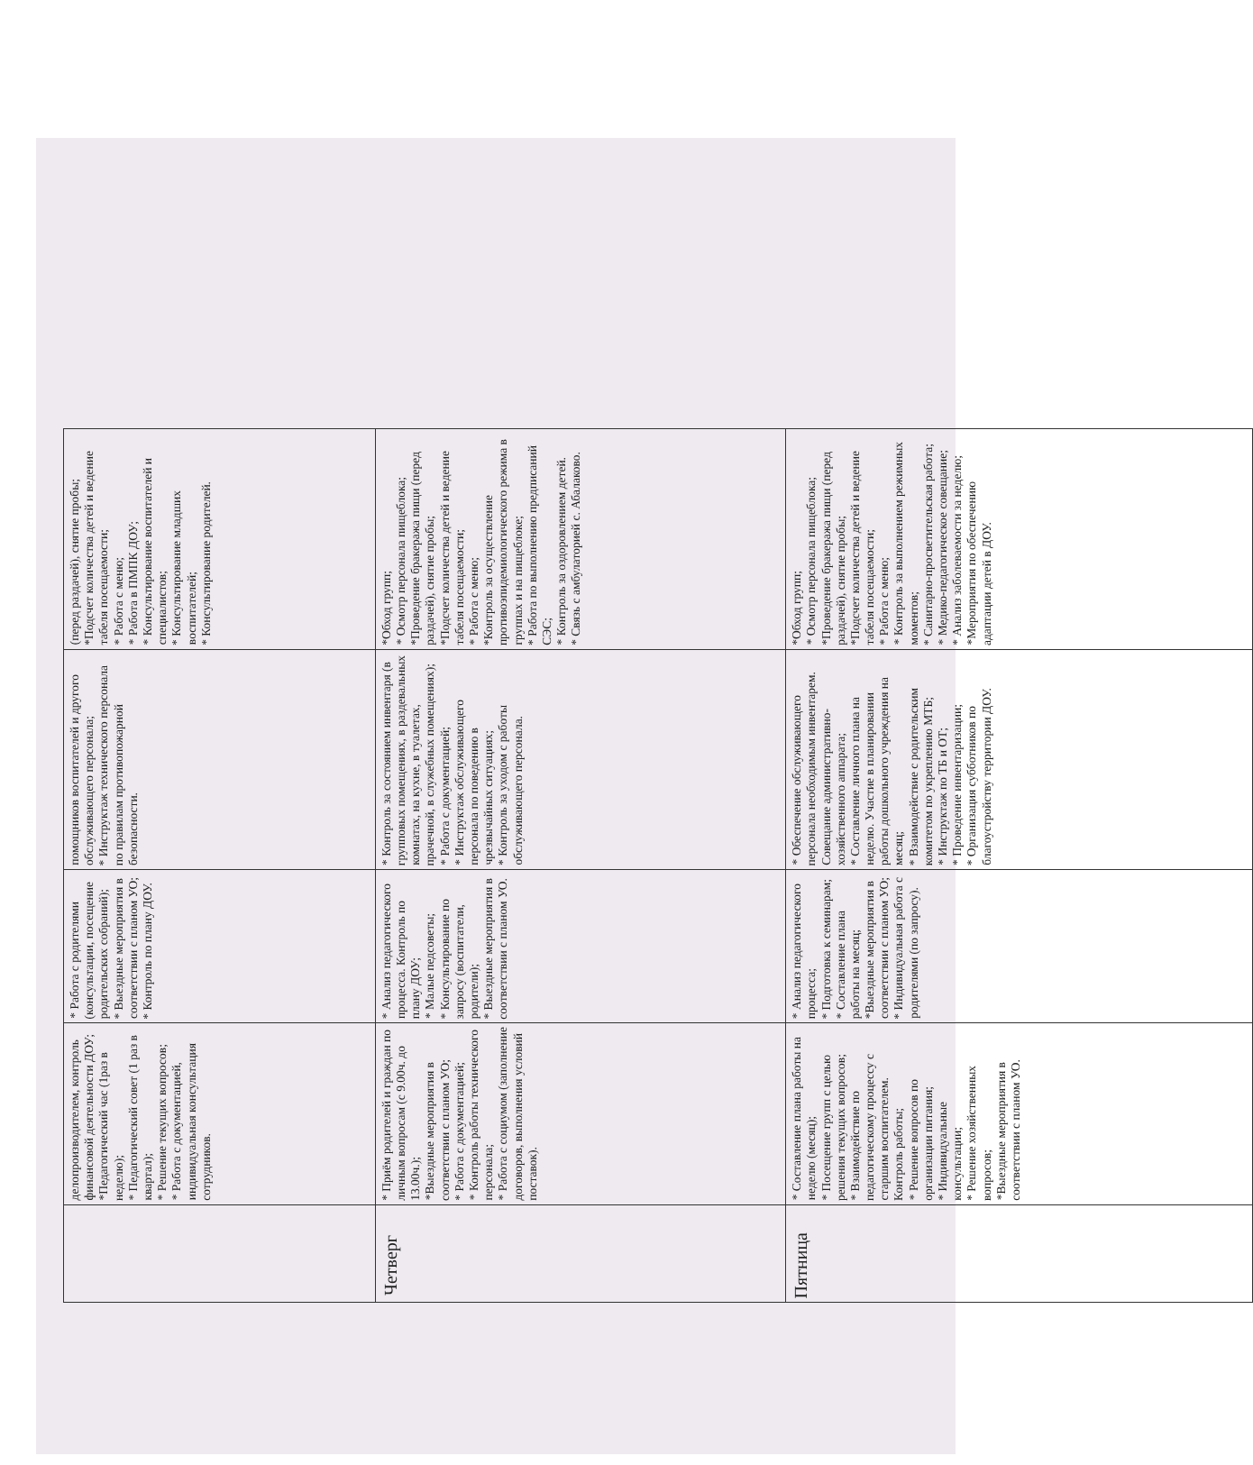| | делопроизводителем, контроль финансовой деятельности ДОУ; *Педагогический час (1раз в неделю); * Педагогический совет (1 раз в квартал); * Решение текущих вопросов; * Работа с документацией, индивидуальная консультация сотрудников. | * Работа с родителями (консультации, посещение родительских собраний); * Выездные мероприятия в соответствии с планом УО; * Контроль по плану ДОУ. | помощников воспитателей и другого обслуживающего персонала; * Инструктаж технического персонала по правилам противопожарной безопасности. | (перед раздачей), снятие пробы; *Подсчет количества детей и ведение табеля посещаемости; * Работа с меню; * Работа в ПМПК ДОУ; * Консультирование воспитателей и специалистов; * Консультирование младших воспитателей; * Консультирование родителей. |
| Четверг | * Приём родителей и граждан по личным вопросам (с 9.00ч. до 13.00ч.); *Выездные мероприятия в соответствии с планом УО; * Работа с документацией; * Контроль работы технического персонала; * Работа с социумом (заполнение договоров, выполнения условий поставок). | * Анализ педагогического процесса. Контроль по плану ДОУ; * Малые педсоветы; * Консультирование по запросу (воспитатели, родители); * Выездные мероприятия в соответствии с планом УО. | * Контроль за состоянием инвентаря (в групповых помещениях, в раздевальных комнатах, на кухне, в туалетах, прачечной, в служебных помещениях); * Работа с документацией; * Инструктаж обслуживающего персонала по поведению в чрезвычайных ситуациях; * Контроль за уходом с работы обслуживающего персонала. | *Обход групп; * Осмотр персонала пищеблока; *Проведение бракеража пищи (перед раздачей), снятие пробы; *Подсчет количества детей и ведение табеля посещаемости; * Работа с меню; *Контроль за осуществление противоэпидемиологического режима в группах и на пищеблоке; * Работа по выполнению предписаний СЭС; * Контроль за оздоровлением детей. * Связь с амбулаторией с. Абалаково. |
| Пятница | * Составление плана работы на неделю (месяц); * Посещение групп с целью решения текущих вопросов; * Взаимодействие по педагогическому процессу с старшим воспитателем. Контроль работы; * Решение вопросов по организации питания; * Индивидуальные консультации; * Решение хозяйственных вопросов; *Выездные мероприятия в соответствии с планом УО. | * Анализ педагогического процесса; * Подготовка к семинарам; * Составление плана работы на месяц; *Выездные мероприятия в соответствии с планом УО; * Индивидуальная работа с родителями (по запросу). | * Обеспечение обслуживающего персонала необходимым инвентарем. Совещание административно-хозяйственного аппарата; * Составление личного плана на неделю. Участие в планировании работы дошкольного учреждения на месяц; * Взаимодействие с родительским комитетом по укреплению МТБ; * Инструктаж по ТБ и ОТ; * Проведение инвентаризации; * Организация субботников по благоустройству территории ДОУ. | *Обход групп; * Осмотр персонала пищеблока; *Проведение бракеража пищи (перед раздачей), снятие пробы; *Подсчет количества детей и ведение табеля посещаемости; * Работа с меню; * Контроль за выполнением режимных моментов; * Санитарно-просветительская работа; * Медико-педагогическое совещание; * Анализ заболеваемости за неделю; *Мероприятия по обеспечению адаптации детей в ДОУ. |